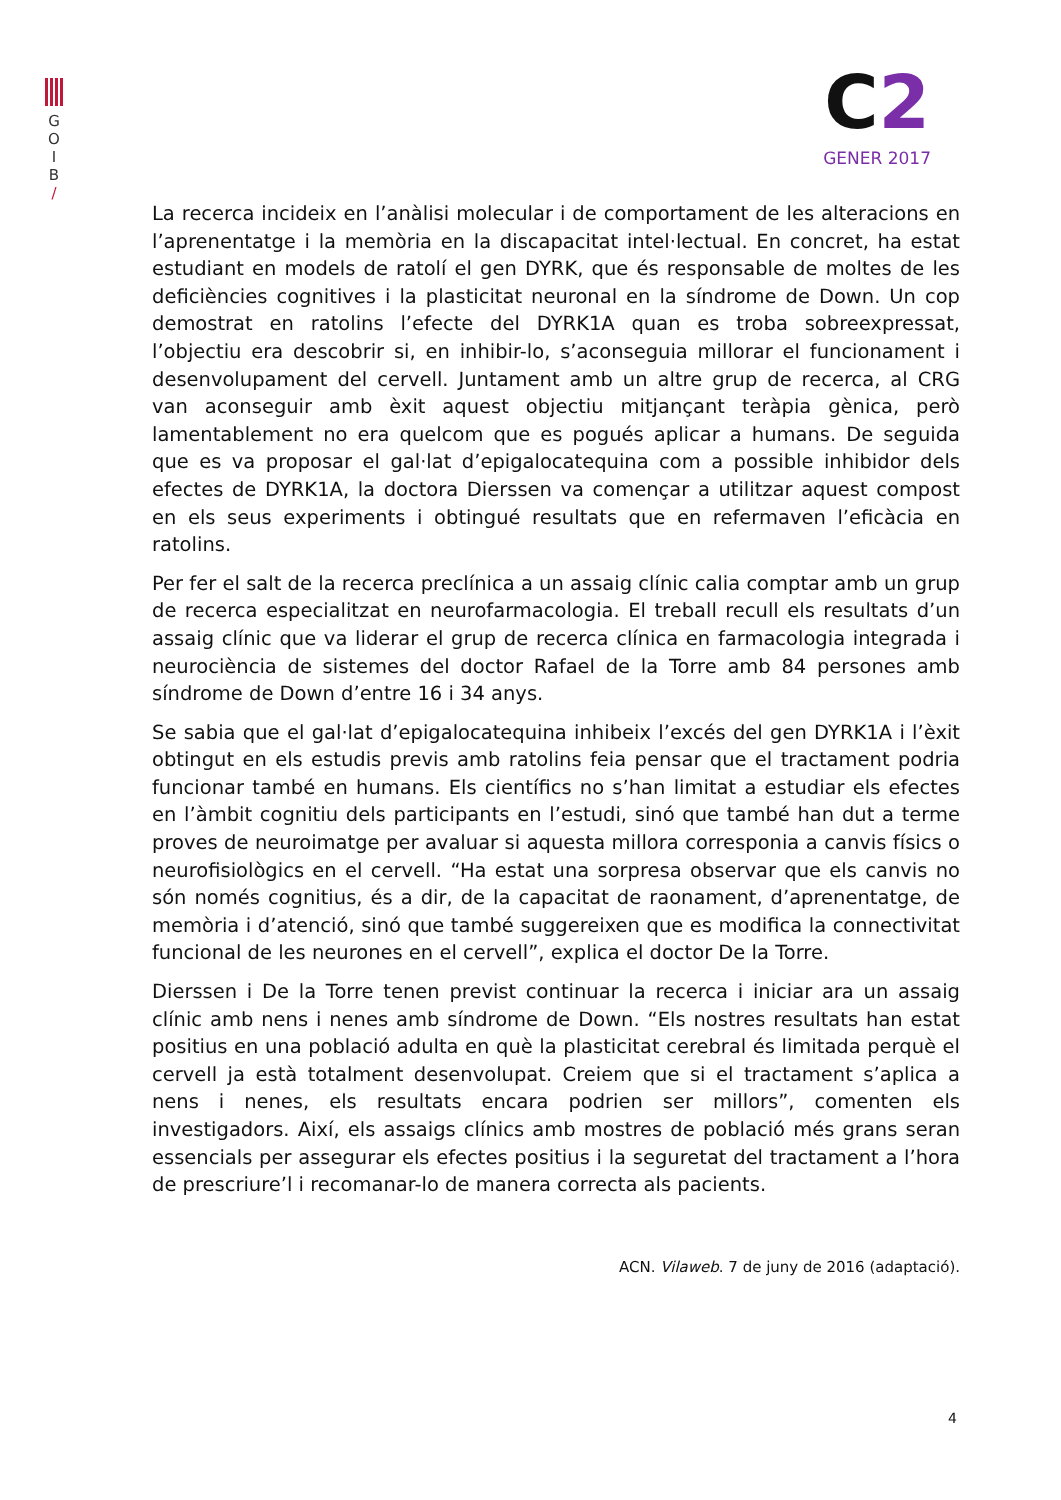G
O
I
B
/
C2
GENER 2017
La recerca incideix en l’anàlisi molecular i de comportament de les alteracions en l’aprenentatge i la memòria en la discapacitat intel·lectual. En concret, ha estat estudiant en models de ratolí el gen DYRK, que és responsable de moltes de les deficiències cognitives i la plasticitat neuronal en la síndrome de Down. Un cop demostrat en ratolins l’efecte del DYRK1A quan es troba sobreexpressat, l’objectiu era descobrir si, en inhibir-lo, s’aconseguia millorar el funcionament i desenvolupament del cervell. Juntament amb un altre grup de recerca, al CRG van aconseguir amb èxit aquest objectiu mitjançant teràpia gènica, però lamentablement no era quelcom que es pogués aplicar a humans. De seguida que es va proposar el gal·lat d’epigalocatequina com a possible inhibidor dels efectes de DYRK1A, la doctora Dierssen va començar a utilitzar aquest compost en els seus experiments i obtingué resultats que en refermaven l’eficàcia en ratolins.
Per fer el salt de la recerca preclínica a un assaig clínic calia comptar amb un grup de recerca especialitzat en neurofarmacologia. El treball recull els resultats d’un assaig clínic que va liderar el grup de recerca clínica en farmacologia integrada i neurociència de sistemes del doctor Rafael de la Torre amb 84 persones amb síndrome de Down d’entre 16 i 34 anys.
Se sabia que el gal·lat d’epigalocatequina inhibeix l’excés del gen DYRK1A i l’èxit obtingut en els estudis previs amb ratolins feia pensar que el tractament podria funcionar també en humans. Els científics no s’han limitat a estudiar els efectes en l’àmbit cognitiu dels participants en l’estudi, sinó que també han dut a terme proves de neuroimatge per avaluar si aquesta millora corresponia a canvis físics o neurofisiològics en el cervell. “Ha estat una sorpresa observar que els canvis no són només cognitius, és a dir, de la capacitat de raonament, d’aprenentatge, de memòria i d’atenció, sinó que també suggereixen que es modifica la connectivitat funcional de les neurones en el cervell”, explica el doctor De la Torre.
Dierssen i De la Torre tenen previst continuar la recerca i iniciar ara un assaig clínic amb nens i nenes amb síndrome de Down. “Els nostres resultats han estat positius en una població adulta en què la plasticitat cerebral és limitada perquè el cervell ja està totalment desenvolupat. Creiem que si el tractament s’aplica a nens i nenes, els resultats encara podrien ser millors”, comenten els investigadors. Així, els assaigs clínics amb mostres de població més grans seran essencials per assegurar els efectes positius i la seguretat del tractament a l’hora de prescriure’l i recomanar-lo de manera correcta als pacients.
ACN. Vilaweb. 7 de juny de 2016 (adaptació).
4